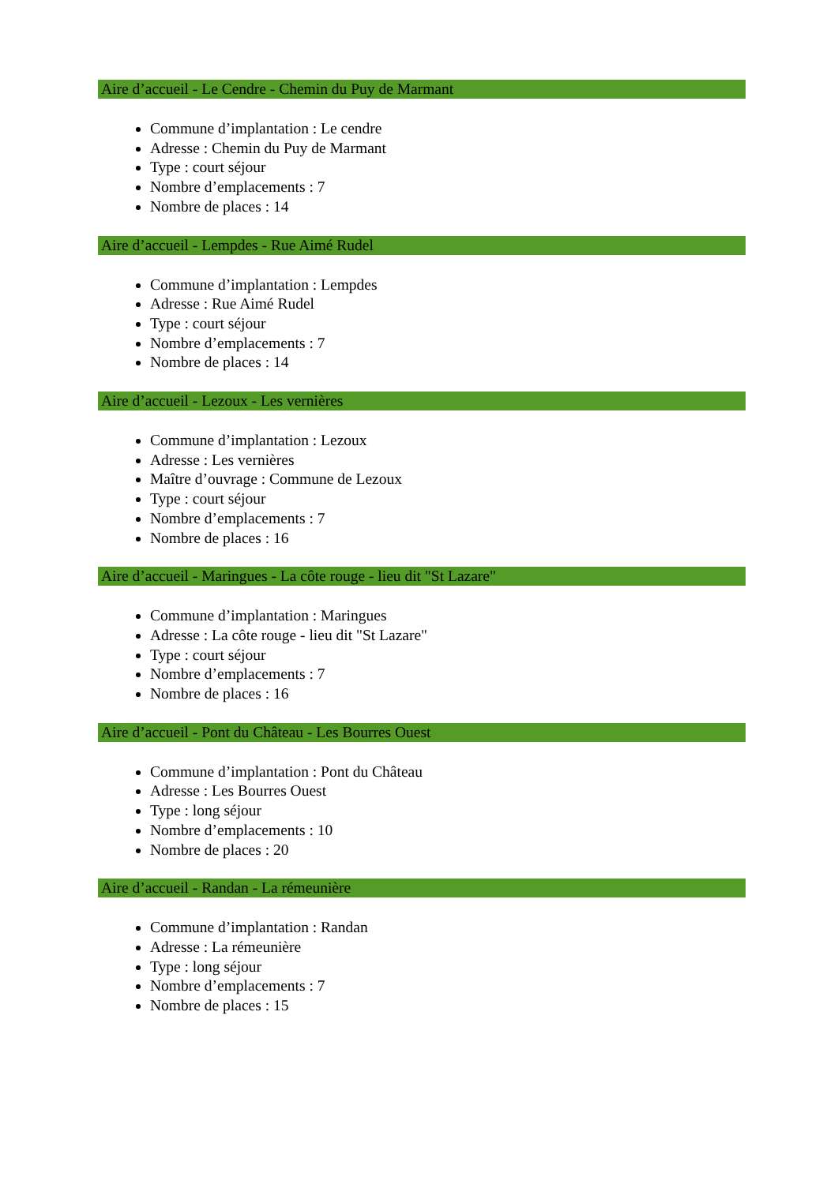Aire d’accueil - Le Cendre - Chemin du Puy de Marmant
Commune d’implantation : Le cendre
Adresse : Chemin du Puy de Marmant
Type : court séjour
Nombre d’emplacements : 7
Nombre de places : 14
Aire d’accueil - Lempdes - Rue Aimé Rudel
Commune d’implantation : Lempdes
Adresse : Rue Aimé Rudel
Type : court séjour
Nombre d’emplacements : 7
Nombre de places : 14
Aire d’accueil - Lezoux - Les vernières
Commune d’implantation : Lezoux
Adresse : Les vernières
Maître d’ouvrage : Commune de Lezoux
Type : court séjour
Nombre d’emplacements : 7
Nombre de places : 16
Aire d’accueil - Maringues - La côte rouge - lieu dit "St Lazare"
Commune d’implantation : Maringues
Adresse : La côte rouge - lieu dit "St Lazare"
Type : court séjour
Nombre d’emplacements : 7
Nombre de places : 16
Aire d’accueil - Pont du Château - Les Bourres Ouest
Commune d’implantation : Pont du Château
Adresse : Les Bourres Ouest
Type : long séjour
Nombre d’emplacements : 10
Nombre de places : 20
Aire d’accueil - Randan - La rémeunière
Commune d’implantation : Randan
Adresse : La rémeunière
Type : long séjour
Nombre d’emplacements : 7
Nombre de places : 15